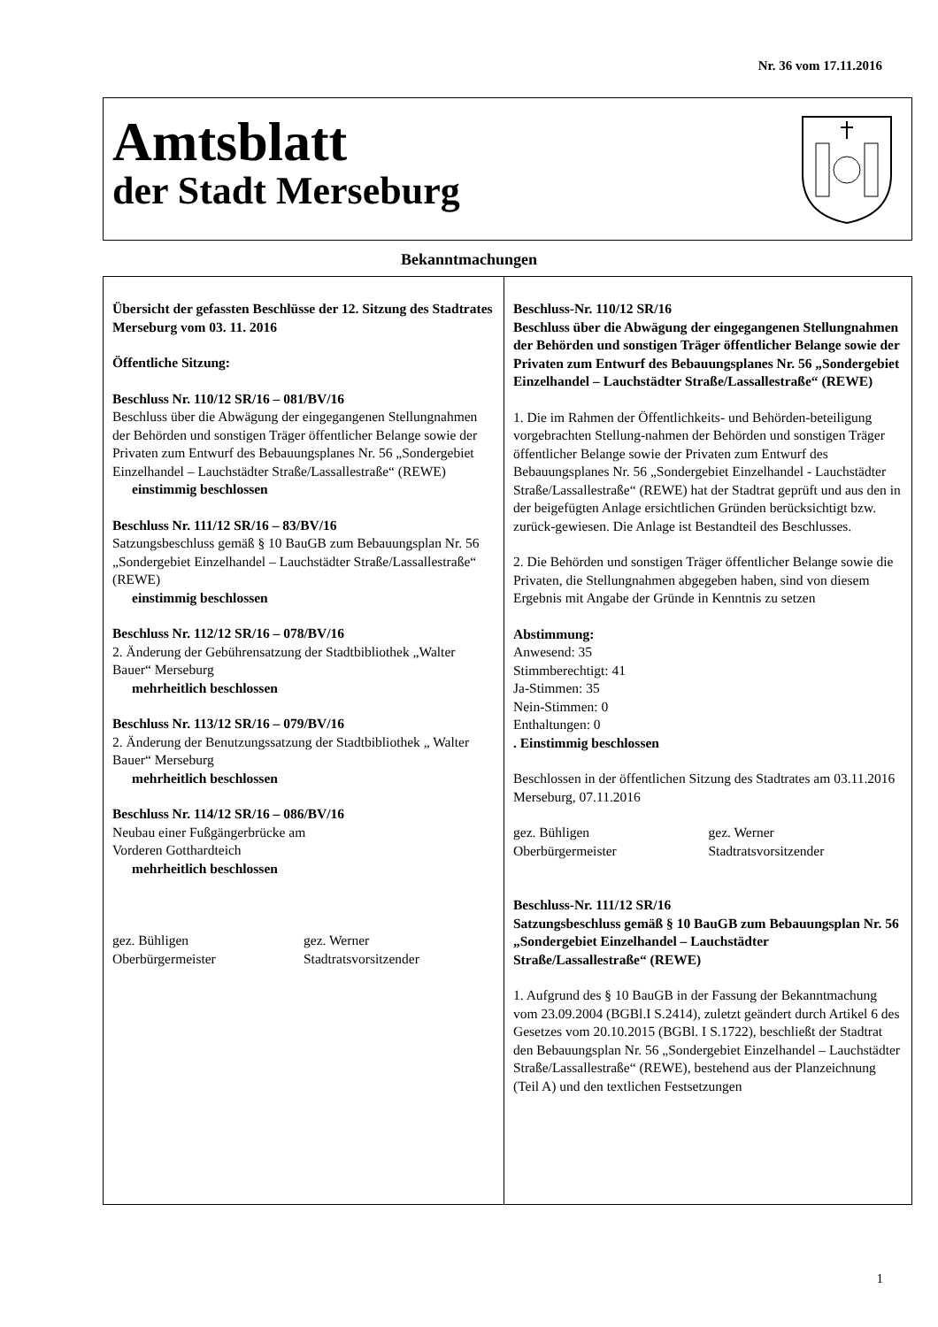Nr. 36 vom 17.11.2016
Amtsblatt
der Stadt Merseburg
Bekanntmachungen
Übersicht der gefassten Beschlüsse der 12. Sitzung des Stadtrates Merseburg vom 03. 11. 2016
Öffentliche Sitzung:
Beschluss Nr. 110/12 SR/16 – 081/BV/16
Beschluss über die Abwägung der eingegangenen Stellungnahmen der Behörden und sonstigen Träger öffentlicher Belange sowie der Privaten zum Entwurf des Bebauungsplanes Nr. 56 „Sondergebiet Einzelhandel – Lauchstädter Straße/Lassallestraße“ (REWE)
einstimmig beschlossen
Beschluss Nr. 111/12 SR/16 – 83/BV/16
Satzungsbeschluss gemäß § 10 BauGB zum Bebauungsplan Nr. 56 „Sondergebiet Einzelhandel – Lauchstädter Straße/Lassallestraße“ (REWE)
einstimmig beschlossen
Beschluss Nr. 112/12 SR/16 – 078/BV/16
2. Änderung der Gebührensatzung der Stadtbibliothek „Walter Bauer“ Merseburg
mehrheitlich beschlossen
Beschluss Nr. 113/12 SR/16 – 079/BV/16
2. Änderung der Benutzungssatzung der Stadtbibliothek „ Walter Bauer“ Merseburg
mehrheitlich beschlossen
Beschluss Nr. 114/12 SR/16 – 086/BV/16
Neubau einer Fußgängerbrücke am
Vorderen Gotthardteich
mehrheitlich beschlossen
gez. Bühligen
Oberbürgermeister
gez. Werner
Stadtratsvorsitzender
Beschluss-Nr. 110/12 SR/16
Beschluss über die Abwägung der eingegangenen Stellungnahmen der Behörden und sonstigen Träger öffentlicher Belange sowie der Privaten zum Entwurf des Bebauungsplanes Nr. 56 „Sondergebiet Einzelhandel – Lauchstädter Straße/Lassallestraße“ (REWE)
1. Die im Rahmen der Öffentlichkeits- und Behörden-beteiligung vorgebrachten Stellung-nahmen der Behörden und sonstigen Träger öffentlicher Belange sowie der Privaten zum Entwurf des Bebauungsplanes Nr. 56 „Sondergebiet Einzelhandel - Lauchstädter Straße/Lassallestraße“ (REWE) hat der Stadtrat geprüft und aus den in der beigefügten Anlage ersichtlichen Gründen berücksichtigt bzw. zurück-gewiesen. Die Anlage ist Bestandteil des Beschlusses.
2. Die Behörden und sonstigen Träger öffentlicher Belange sowie die Privaten, die Stellungnahmen abgegeben haben, sind von diesem Ergebnis mit Angabe der Gründe in Kenntnis zu setzen
Abstimmung:
Anwesend: 35
Stimmberechtigt: 41
Ja-Stimmen: 35
Nein-Stimmen: 0
Enthaltungen: 0
. Einstimmig beschlossen
Beschlossen in der öffentlichen Sitzung des Stadtrates am 03.11.2016
Merseburg, 07.11.2016
gez. Bühligen
Oberbürgermeister
gez. Werner
Stadtratsvorsitzender
Beschluss-Nr. 111/12 SR/16
Satzungsbeschluss gemäß § 10 BauGB zum Bebauungsplan Nr. 56 „Sondergebiet Einzelhandel – Lauchstädter Straße/Lassallestraße“ (REWE)
1. Aufgrund des § 10 BauGB in der Fassung der Bekanntmachung vom 23.09.2004 (BGBl.I S.2414), zuletzt geändert durch Artikel 6 des Gesetzes vom 20.10.2015 (BGBl. I S.1722), beschließt der Stadtrat den Bebauungsplan Nr. 56 „Sondergebiet Einzelhandel – Lauchstädter Straße/Lassallestraße“ (REWE), bestehend aus der Planzeichnung (Teil A) und den textlichen Festsetzungen
1